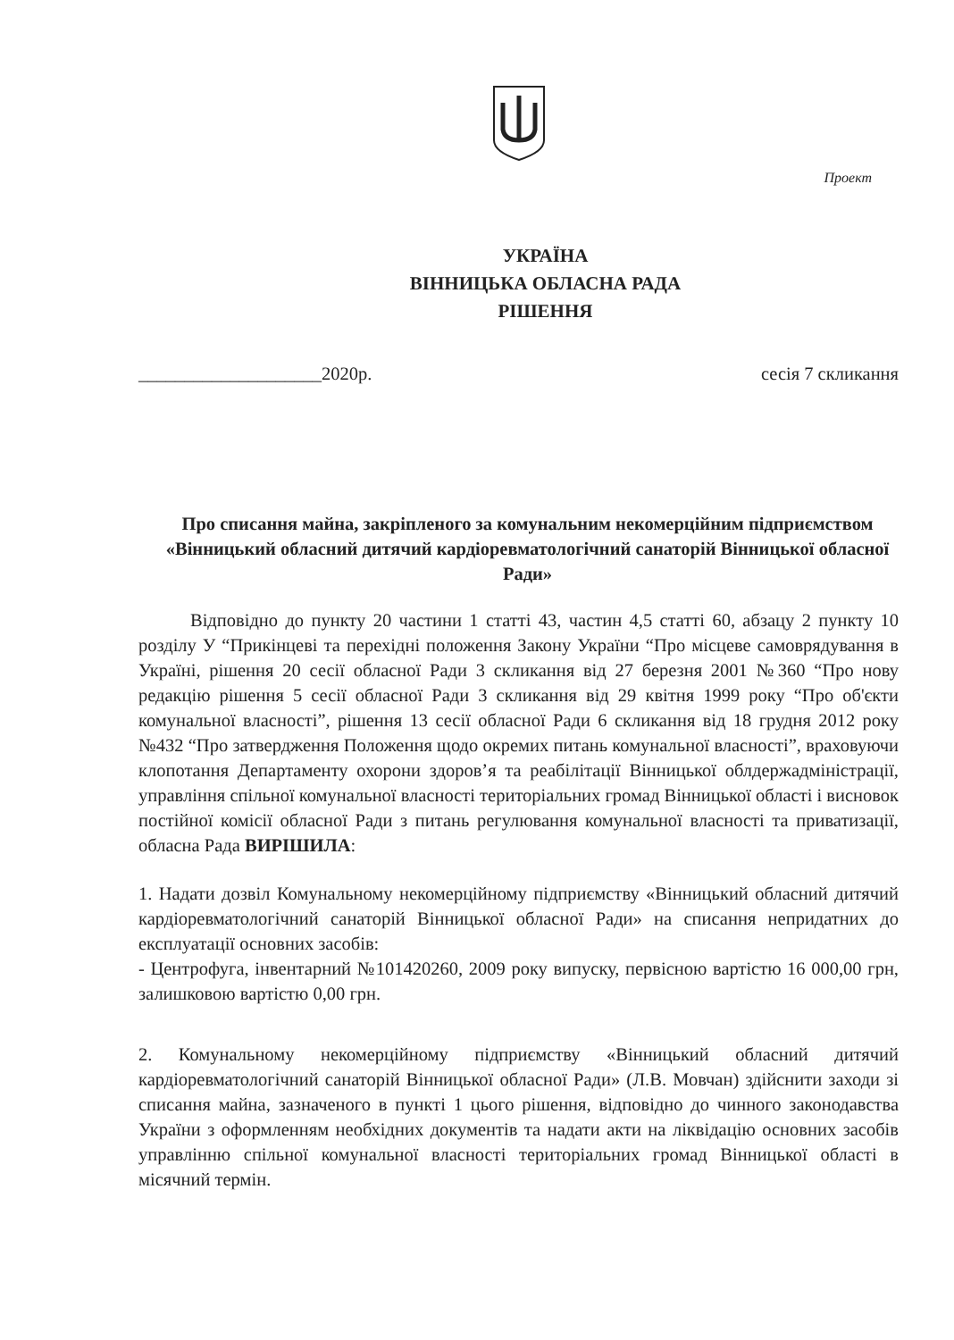Проект
УКРАЇНА
ВІННИЦЬКА ОБЛАСНА РАДА
РІШЕННЯ
____________________2020р. сесія 7 скликання
Про списання майна, закріпленого за комунальним некомерційним підприємством «Вінницький обласний дитячий кардіоревматологічний санаторій Вінницької обласної Ради»
Відповідно до пункту 20 частини 1 статті 43, частин 4,5 статті 60, абзацу 2 пункту 10 розділу У “Прикінцеві та перехідні положення Закону України “Про місцеве самоврядування в Україні, рішення 20 сесії обласної Ради 3 скликання від 27 березня 2001 №360 “Про нову редакцію рішення 5 сесії обласної Ради 3 скликання від 29 квітня 1999 року “Про об'єкти комунальної власності”, рішення 13 сесії обласної Ради 6 скликання від 18 грудня 2012 року №432 “Про затвердження Положення щодо окремих питань комунальної власності”, враховуючи клопотання Департаменту охорони здоров’я та реабілітації Вінницької облдержадміністрації, управління спільної комунальної власності територіальних громад Вінницької області і висновок постійної комісії обласної Ради з питань регулювання комунальної власності та приватизації, обласна Рада ВИРІШИЛА:
1. Надати дозвіл Комунальному некомерційному підприємству «Вінницький обласний дитячий кардіоревматологічний санаторій Вінницької обласної Ради» на списання непридатних до експлуатації основних засобів:
- Центрофуга, інвентарний №101420260, 2009 року випуску, первісною вартістю 16 000,00 грн, залишковою вартістю 0,00 грн.
2. Комунальному некомерційному підприємству «Вінницький обласний дитячий кардіоревматологічний санаторій Вінницької обласної Ради» (Л.В. Мовчан) здійснити заходи зі списання майна, зазначеного в пункті 1 цього рішення, відповідно до чинного законодавства України з оформленням необхідних документів та надати акти на ліквідацію основних засобів управлінню спільної комунальної власності територіальних громад Вінницької області в місячний термін.